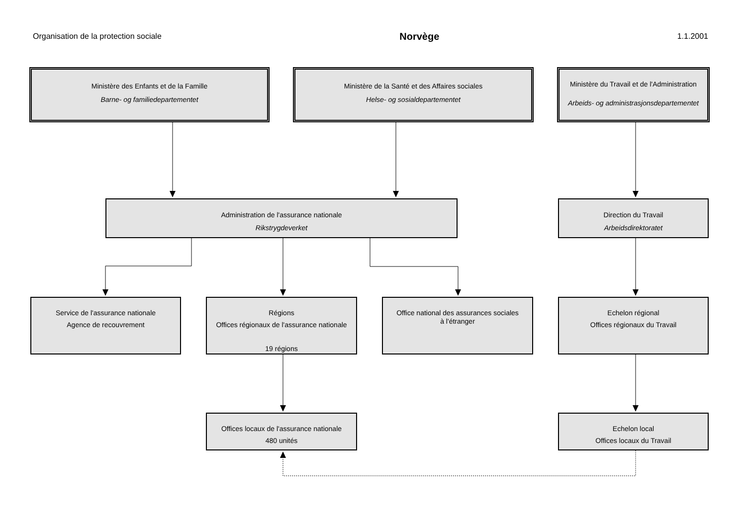Organisation de la protection sociale Norvège 1.1.2001
Ministère des Enfants et de la Famille
Barne- og familiedepartementet
Ministère de la Santé et des Affaires sociales
Helse- og sosialdepartementet
Ministère du Travail et de l'Administration
Arbeids- og administrasjonsdepartementet
Administration de l'assurance nationale
Rikstrygdeverket
Direction du Travail
Arbeidsdirektoratet
Service de l'assurance nationale
Agence de recouvrement
Régions
Offices régionaux de l'assurance nationale
19 régions
Office national des assurances sociales
à l'étranger
Echelon régional
Offices régionaux du Travail
Offices locaux de l'assurance nationale
480 unités
Echelon local
Offices locaux du Travail